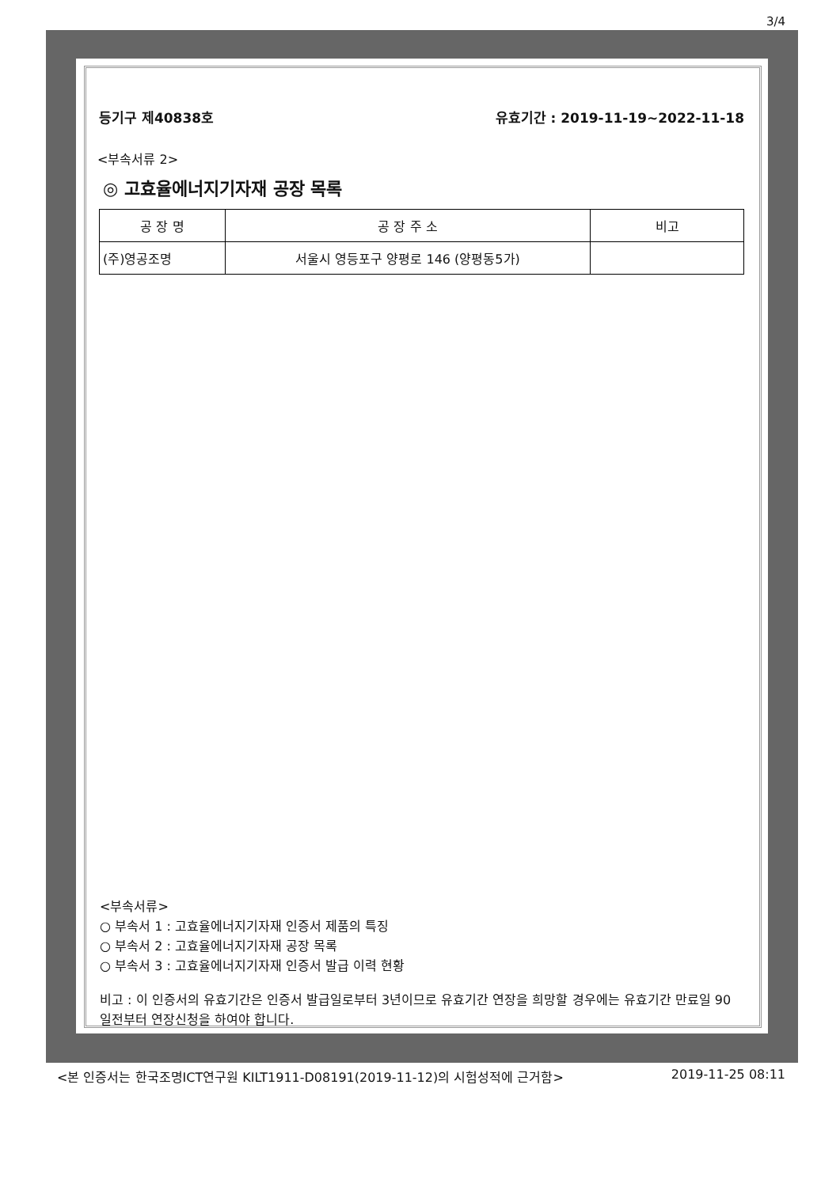3/4
등기구 제40838호 유효기간 : 2019-11-19~2022-11-18
<부속서류 2>
◎ 고효율에너지기자재 공장 목록
| 공 장 명 | 공 장 주 소 | 비고 |
| --- | --- | --- |
| (주)영공조명 | 서울시 영등포구 양평로 146 (양평동5가) | |
<부속서류>
○ 부속서 1 : 고효율에너지기자재 인증서 제품의 특징
○ 부속서 2 : 고효율에너지기자재 공장 목록
○ 부속서 3 : 고효율에너지기자재 인증서 발급 이력 현황
비고 : 이 인증서의 유효기간은 인증서 발급일로부터 3년이므로 유효기간 연장을 희망할 경우에는 유효기간 만료일 90일전부터 연장신청을 하여야 합니다.
<본 인증서는 한국조명ICT연구원 KILT1911-D08191(2019-11-12)의 시험성적에 근거함> 2019-11-25 08:11